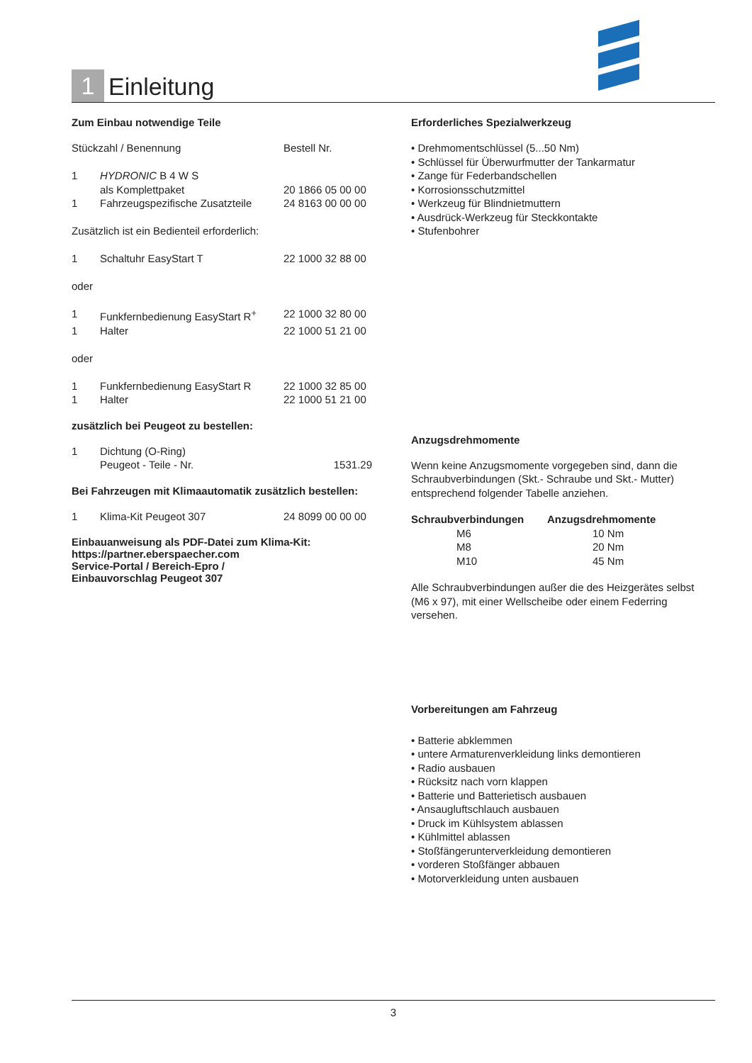1 Einleitung
Zum Einbau notwendige Teile
| Stückzahl / Benennung | | Bestell Nr. |
| 1 | HYDRONIC B 4 W S als Komplettpaket | 20 1866 05 00 00 |
| 1 | Fahrzeugspezifische Zusatzteile | 24 8163 00 00 00 |
| Zusätzlich ist ein Bedienteil erforderlich: | | |
| 1 | Schaltuhr EasyStart T | 22 1000 32 88 00 |
| oder | | |
| 1 | Funkfernbedienung EasyStart R<sup>+</sup> | 22 1000 32 80 00 |
| 1 | Halter | 22 1000 51 21 00 |
| oder | | |
| 1 | Funkfernbedienung EasyStart R | 22 1000 32 85 00 |
| 1 | Halter | 22 1000 51 21 00 |
zusätzlich bei Peugeot zu bestellen:
| 1 | Dichtung (O-Ring) Peugeot - Teile - Nr. | 1531.29 |
Bei Fahrzeugen mit Klimaautomatik zusätzlich bestellen:
| 1 | Klima-Kit Peugeot 307 | 24 8099 00 00 00 |
Einbauanweisung als PDF-Datei zum Klima-Kit:
https://partner.eberspaecher.com
Service-Portal / Bereich-Epro /
Einbauvorschlag Peugeot 307
Erforderliches Spezialwerkzeug
• Drehmomentschlüssel (5...50 Nm)
• Schlüssel für Überwurfmutter der Tankarmatur
• Zange für Federbandschellen
• Korrosionsschutzmittel
• Werkzeug für Blindnietmuttern
• Ausdrück-Werkzeug für Steckkontakte
• Stufenbohrer
Anzugsdrehmomente
Wenn keine Anzugsmomente vorgegeben sind, dann die Schraubverbindungen (Skt.- Schraube und Skt.- Mutter) entsprechend folgender Tabelle anziehen.
| Schraubverbindungen | Anzugsdrehmomente |
| --- | --- |
| M6 | 10 Nm |
| M8 | 20 Nm |
| M10 | 45 Nm |
Alle Schraubverbindungen außer die des Heizgerätes selbst (M6 x 97), mit einer Wellscheibe oder einem Federring versehen.
Vorbereitungen am Fahrzeug
• Batterie abklemmen
• untere Armaturenverkleidung links demontieren
• Radio ausbauen
• Rücksitz nach vorn klappen
• Batterie und Batterietisch ausbauen
• Ansaugluftschlauch ausbauen
• Druck im Kühlsystem ablassen
• Kühlmittel ablassen
• Stoßfängerunterverkleidung demontieren
• vorderen Stoßfänger abbauen
• Motorverkleidung unten ausbauen
3